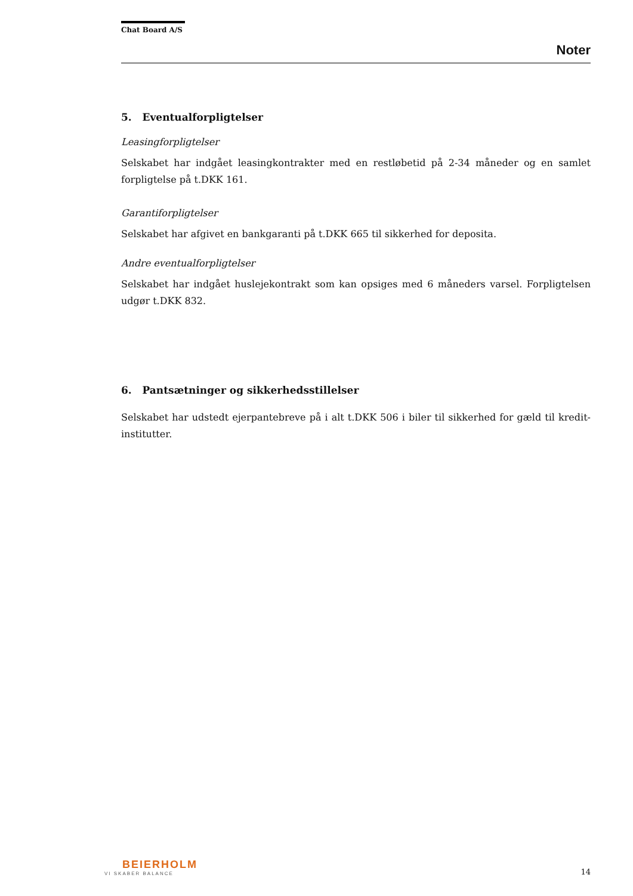Chat Board A/S
Noter
5. Eventualforpligtelser
Leasingforpligtelser
Selskabet har indgået leasingkontrakter med en restløbetid på 2-34 måneder og en samlet forpligtelse på t.DKK 161.
Garantiforpligtelser
Selskabet har afgivet en bankgaranti på t.DKK 665 til sikkerhed for deposita.
Andre eventualforpligtelser
Selskabet har indgået huslejekontrakt som kan opsiges med 6 måneders varsel. Forpligtelsen udgør t.DKK 832.
6. Pantsætninger og sikkerhedsstillelser
Selskabet har udstedt ejerpantebreve på i alt t.DKK 506 i biler til sikkerhed for gæld til kredit­institutter.
BEIERHOLM
VI SKABER BALANCE
14